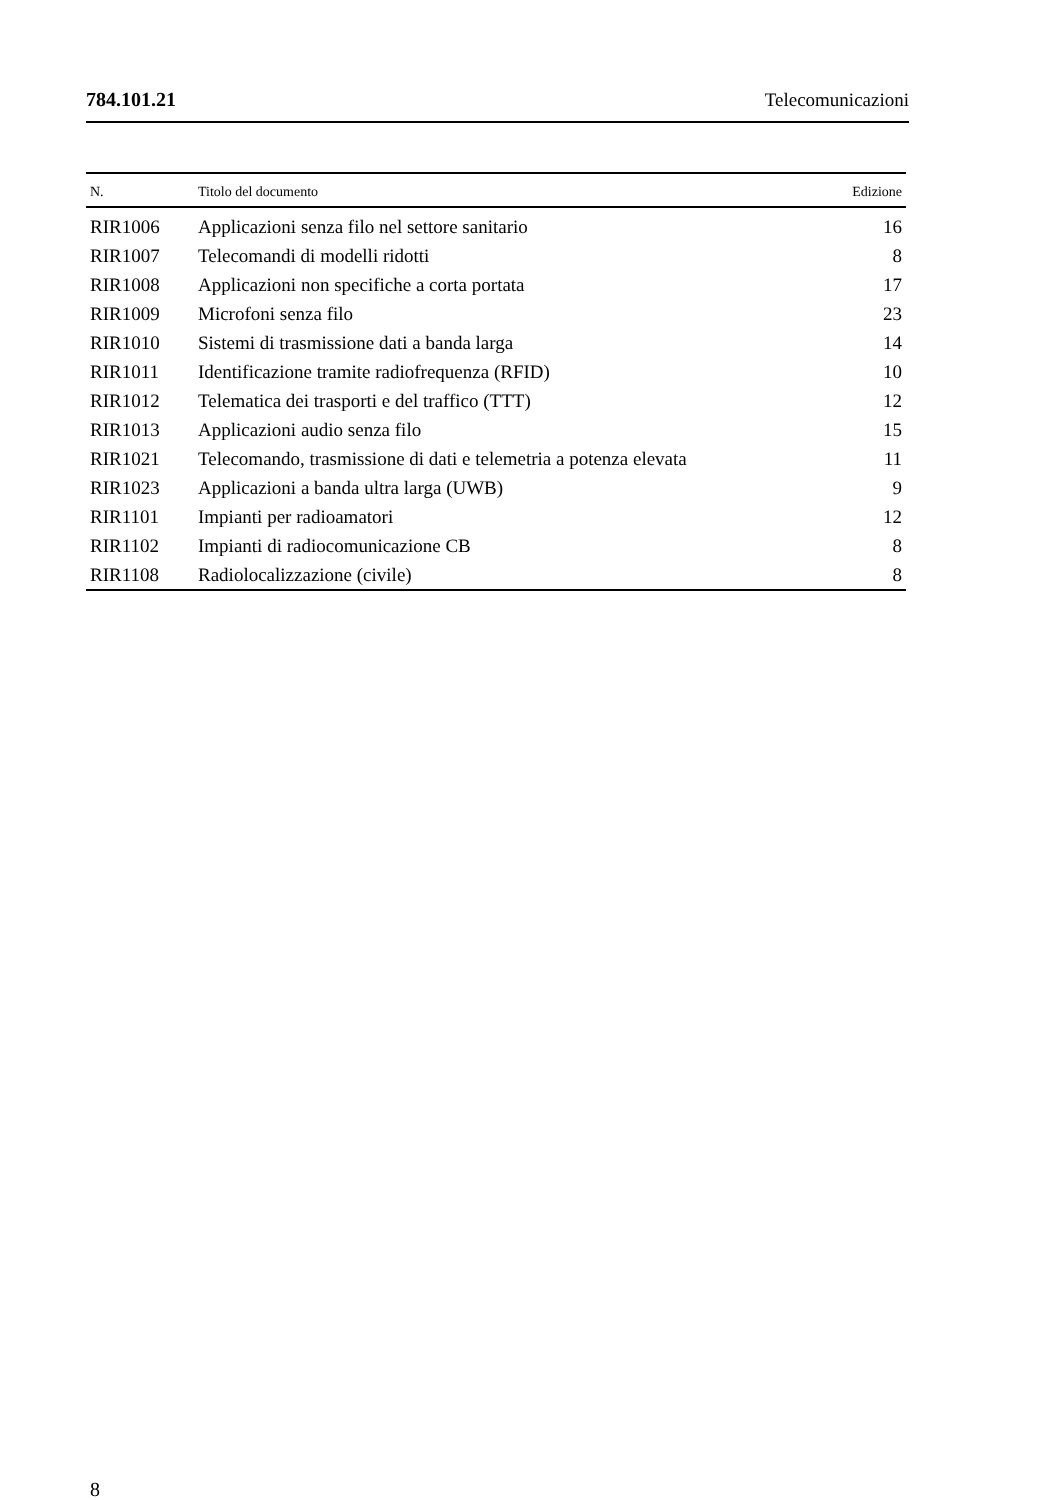784.101.21 Telecomunicazioni
| N. | Titolo del documento | Edizione |
| --- | --- | --- |
| RIR1006 | Applicazioni senza filo nel settore sanitario | 16 |
| RIR1007 | Telecomandi di modelli ridotti | 8 |
| RIR1008 | Applicazioni non specifiche a corta portata | 17 |
| RIR1009 | Microfoni senza filo | 23 |
| RIR1010 | Sistemi di trasmissione dati a banda larga | 14 |
| RIR1011 | Identificazione tramite radiofrequenza (RFID) | 10 |
| RIR1012 | Telematica dei trasporti e del traffico (TTT) | 12 |
| RIR1013 | Applicazioni audio senza filo | 15 |
| RIR1021 | Telecomando, trasmissione di dati e telemetria a potenza elevata | 11 |
| RIR1023 | Applicazioni a banda ultra larga (UWB) | 9 |
| RIR1101 | Impianti per radioamatori | 12 |
| RIR1102 | Impianti di radiocomunicazione CB | 8 |
| RIR1108 | Radiolocalizzazione (civile) | 8 |
8